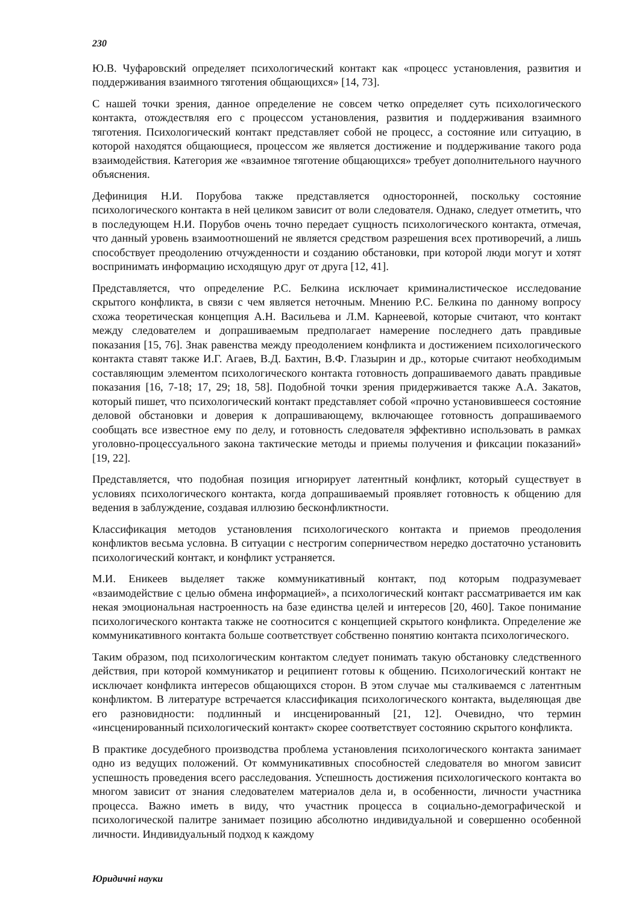230
Ю.В. Чуфаровский определяет психологический контакт как «процесс установления, развития и поддерживания взаимного тяготения общающихся» [14, 73].
С нашей точки зрения, данное определение не совсем четко определяет суть психологического контакта, отождествляя его с процессом установления, развития и поддерживания взаимного тяготения. Психологический контакт представляет собой не процесс, а состояние или ситуацию, в которой находятся общающиеся, процессом же является достижение и поддерживание такого рода взаимодействия. Категория же «взаимное тяготение общающихся» требует дополнительного научного объяснения.
Дефиниция Н.И. Порубова также представляется односторонней, поскольку состояние психологического контакта в ней целиком зависит от воли следователя. Однако, следует отметить, что в последующем Н.И. Порубов очень точно передает сущность психологического контакта, отмечая, что данный уровень взаимоотношений не является средством разрешения всех противоречий, а лишь способствует преодолению отчужденности и созданию обстановки, при которой люди могут и хотят воспринимать информацию исходящую друг от друга [12, 41].
Представляется, что определение Р.С. Белкина исключает криминалистическое исследование скрытого конфликта, в связи с чем является неточным. Мнению Р.С. Белкина по данному вопросу схожа теоретическая концепция А.Н. Васильева и Л.М. Карнеевой, которые считают, что контакт между следователем и допрашиваемым предполагает намерение последнего дать правдивые показания [15, 76]. Знак равенства между преодолением конфликта и достижением психологического контакта ставят также И.Г. Агаев, В.Д. Бахтин, В.Ф. Глазырин и др., которые считают необходимым составляющим элементом психологического контакта готовность допрашиваемого давать правдивые показания [16, 7-18; 17, 29; 18, 58]. Подобной точки зрения придерживается также А.А. Закатов, который пишет, что психологический контакт представляет собой «прочно установившееся состояние деловой обстановки и доверия к допрашивающему, включающее готовность допрашиваемого сообщать все известное ему по делу, и готовность следователя эффективно использовать в рамках уголовно-процессуального закона тактические методы и приемы получения и фиксации показаний» [19, 22].
Представляется, что подобная позиция игнорирует латентный конфликт, который существует в условиях психологического контакта, когда допрашиваемый проявляет готовность к общению для ведения в заблуждение, создавая иллюзию бесконфликтности.
Классификация методов установления психологического контакта и приемов преодоления конфликтов весьма условна. В ситуации с нестрогим соперничеством нередко достаточно установить психологический контакт, и конфликт устраняется.
М.И. Еникеев выделяет также коммуникативный контакт, под которым подразумевает «взаимодействие с целью обмена информацией», а психологический контакт рассматривается им как некая эмоциональная настроенность на базе единства целей и интересов [20, 460]. Такое понимание психологического контакта также не соотносится с концепцией скрытого конфликта. Определение же коммуникативного контакта больше соответствует собственно понятию контакта психологического.
Таким образом, под психологическим контактом следует понимать такую обстановку следственного действия, при которой коммуникатор и реципиент готовы к общению. Психологический контакт не исключает конфликта интересов общающихся сторон. В этом случае мы сталкиваемся с латентным конфликтом. В литературе встречается классификация психологического контакта, выделяющая две его разновидности: подлинный и инсценированный [21, 12]. Очевидно, что термин «инсценированный психологический контакт» скорее соответствует состоянию скрытого конфликта.
В практике досудебного производства проблема установления психологического контакта занимает одно из ведущих положений. От коммуникативных способностей следователя во многом зависит успешность проведения всего расследования. Успешность достижения психологического контакта во многом зависит от знания следователем материалов дела и, в особенности, личности участника процесса. Важно иметь в виду, что участник процесса в социально-демографической и психологической палитре занимает позицию абсолютно индивидуальной и совершенно особенной личности. Индивидуальный подход к каждому
Юридичні науки